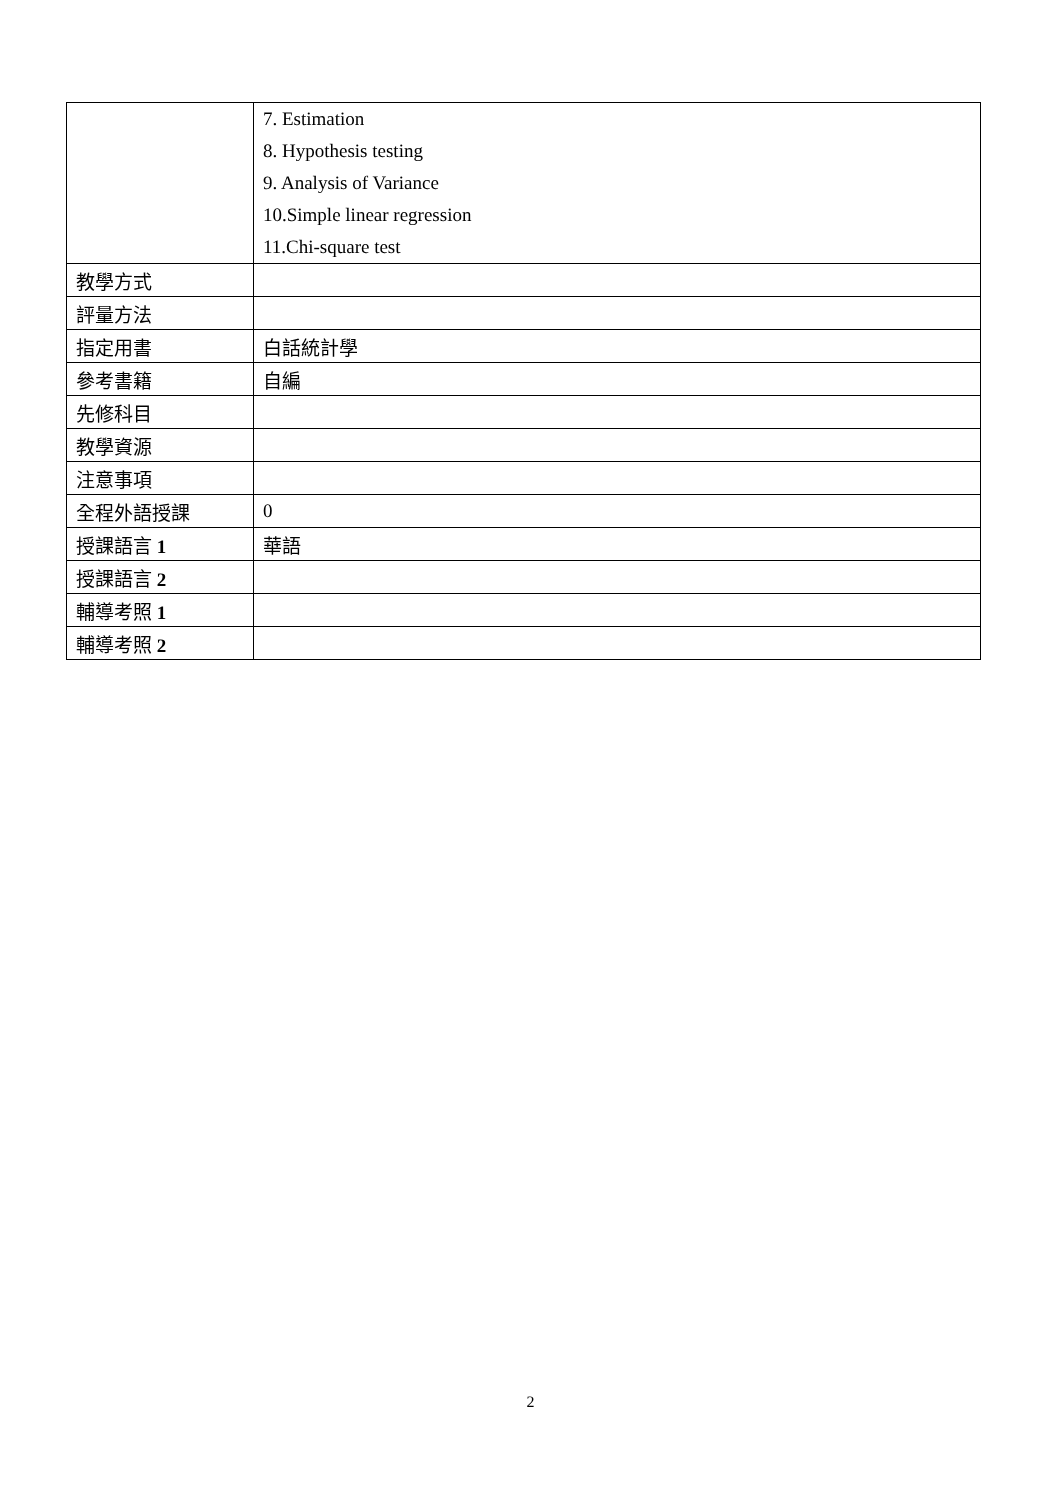| | 7. Estimation 8. Hypothesis testing 9. Analysis of Variance 10.Simple linear regression 11.Chi-square test |
| 教學方式 | |
| 評量方法 | |
| 指定用書 | 白話統計學 |
| 參考書籍 | 自編 |
| 先修科目 | |
| 教學資源 | |
| 注意事項 | |
| 全程外語授課 | 0 |
| 授課語言 1 | 華語 |
| 授課語言 2 | |
| 輔導考照 1 | |
| 輔導考照 2 | |
2